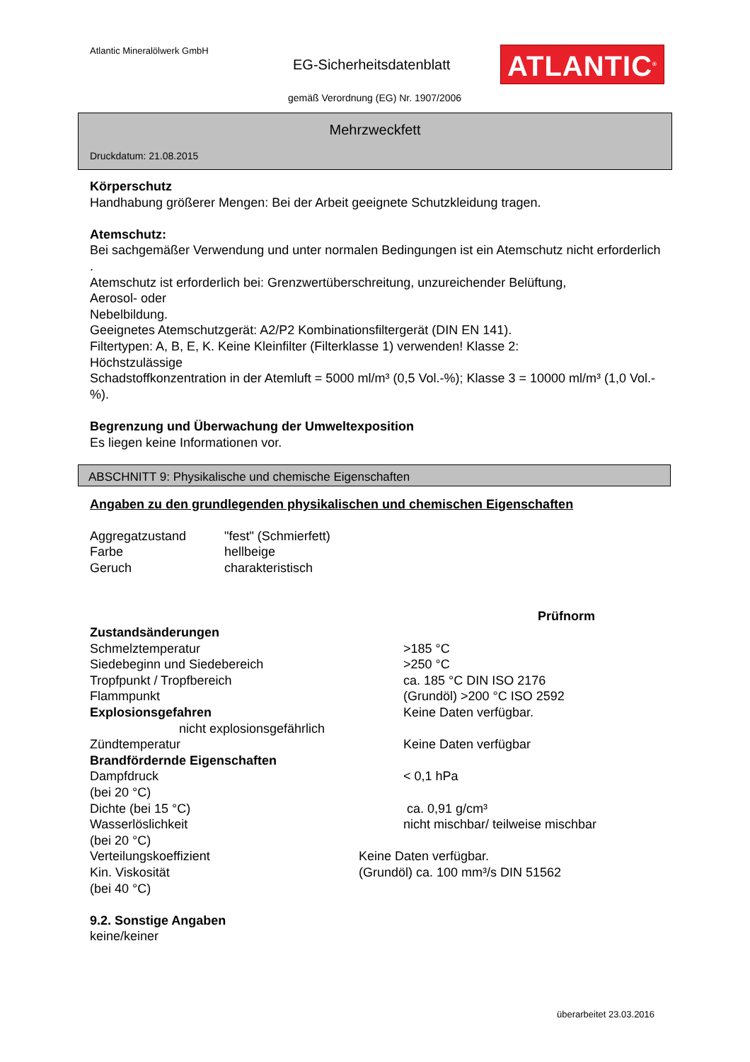Atlantic Mineralölwerk GmbH
EG-Sicherheitsdatenblatt ATLANTIC<sup>®</sup>
gemäß Verordnung (EG) Nr. 1907/2006
Mehrzweckfett
Druckdatum: 21.08.2015
Körperschutz
Handhabung größerer Mengen: Bei der Arbeit geeignete Schutzkleidung tragen.
Atemschutz:
Bei sachgemäßer Verwendung und unter normalen Bedingungen ist ein Atemschutz nicht erforderlich .
Atemschutz ist erforderlich bei: Grenzwertüberschreitung, unzureichender Belüftung,
Aerosol- oder
Nebelbildung.
Geeignetes Atemschutzgerät: A2/P2 Kombinationsfiltergerät (DIN EN 141).
Filtertypen: A, B, E, K. Keine Kleinfilter (Filterklasse 1) verwenden! Klasse 2:
Höchstzulässige
Schadstoffkonzentration in der Atemluft = 5000 ml/m³ (0,5 Vol.-%); Klasse 3 = 10000 ml/m³ (1,0 Vol.-%).
Begrenzung und Überwachung der Umweltexposition
Es liegen keine Informationen vor.
ABSCHNITT 9: Physikalische und chemische Eigenschaften
Angaben zu den grundlegenden physikalischen und chemischen Eigenschaften
| Aggregatzustand | "fest" (Schmierfett) |
| Farbe | hellbeige |
| Geruch | charakteristisch |
| | Prüfnorm |
| Zustandsänderungen | |
| Schmelztemperatur | >185 °C |
| Siedebeginn und Siedebereich | >250 °C |
| Tropfpunkt / Tropfbereich | ca. 185 °C DIN ISO 2176 |
| Flammpunkt | (Grundöl) >200 °C ISO 2592 |
| Explosionsgefahren | Keine Daten verfügbar. |
| nicht explosionsgefährlich | |
| Zündtemperatur | Keine Daten verfügbar |
| Brandfördernde Eigenschaften | |
| Dampfdruck (bei 20 °C) | < 0,1 hPa |
| Dichte (bei 15 °C) | ca. 0,91 g/cm³ |
| Wasserlöslichkeit (bei 20 °C) | nicht mischbar/ teilweise mischbar |
| Verteilungskoeffizient | Keine Daten verfügbar. |
| Kin. Viskosität (bei 40 °C) | (Grundöl) ca. 100 mm³/s DIN 51562 |
9.2. Sonstige Angaben
keine/keiner
überarbeitet 23.03.2016